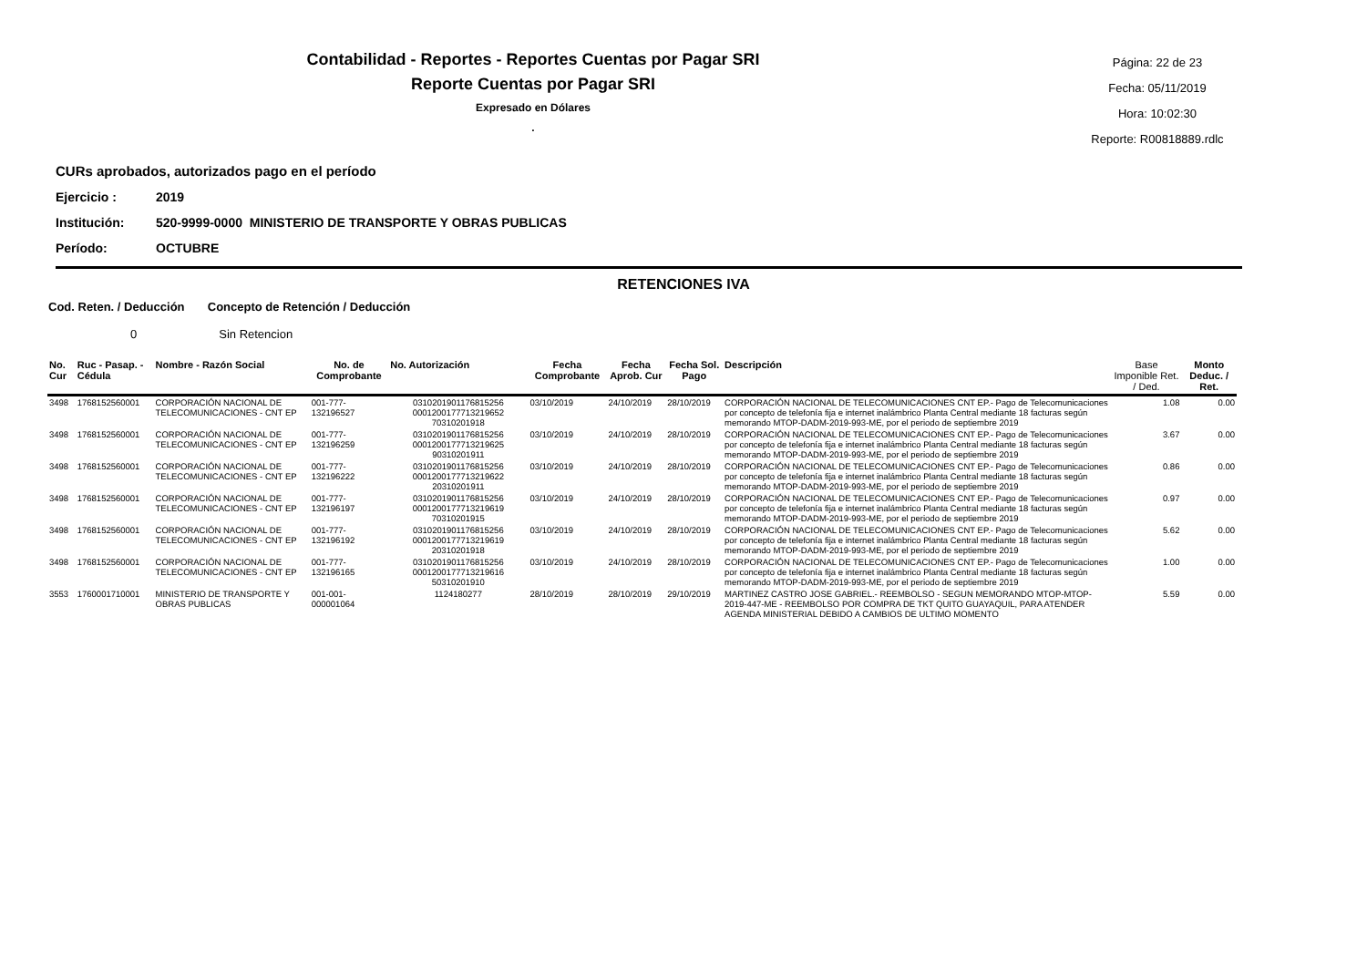Contabilidad - Reportes - Reportes Cuentas por Pagar SRI
Reporte Cuentas por Pagar SRI
Expresado en Dólares
.
Página: 22 de 23
Fecha: 05/11/2019
Hora: 10:02:30
Reporte: R00818889.rdlc
CURs aprobados, autorizados pago en el período
Ejercicio : 2019
Institución: 520-9999-0000 MINISTERIO DE TRANSPORTE Y OBRAS PUBLICAS
Período: OCTUBRE
RETENCIONES IVA
Cod. Reten. / Deducción Concepto de Retención / Deducción
0 Sin Retencion
| No. Cur | Ruc - Pasap. - Cédula | Nombre - Razón Social | No. de Comprobante | No. Autorización | Fecha Comprobante | Fecha Aprob. Cur | Fecha Sol. Pago | Descripción | Base Imponible Ret. / Ded. | Monto Deduc. / Ret. |
| --- | --- | --- | --- | --- | --- | --- | --- | --- | --- | --- |
| 3498 | 1768152560001 | CORPORACIÓN NACIONAL DE TELECOMUNICACIONES - CNT EP | 001-777-132196527 | 0310201901176815256 0001200177713219652 70310201918 | 03/10/2019 | 24/10/2019 | 28/10/2019 | CORPORACIÓN NACIONAL DE TELECOMUNICACIONES CNT EP.- Pago de Telecomunicaciones por concepto de telefonía fija e internet inalámbrico Planta Central mediante 18 facturas según memorando MTOP-DADM-2019-993-ME, por el periodo de septiembre 2019 | 1.08 | 0.00 |
| 3498 | 1768152560001 | CORPORACIÓN NACIONAL DE TELECOMUNICACIONES - CNT EP | 001-777-132196259 | 0310201901176815256 0001200177713219625 90310201911 | 03/10/2019 | 24/10/2019 | 28/10/2019 | CORPORACIÓN NACIONAL DE TELECOMUNICACIONES CNT EP.- Pago de Telecomunicaciones por concepto de telefonía fija e internet inalámbrico Planta Central mediante 18 facturas según memorando MTOP-DADM-2019-993-ME, por el periodo de septiembre 2019 | 3.67 | 0.00 |
| 3498 | 1768152560001 | CORPORACIÓN NACIONAL DE TELECOMUNICACIONES - CNT EP | 001-777-132196222 | 0310201901176815256 0001200177713219622 20310201911 | 03/10/2019 | 24/10/2019 | 28/10/2019 | CORPORACIÓN NACIONAL DE TELECOMUNICACIONES CNT EP.- Pago de Telecomunicaciones por concepto de telefonía fija e internet inalámbrico Planta Central mediante 18 facturas según memorando MTOP-DADM-2019-993-ME, por el periodo de septiembre 2019 | 0.86 | 0.00 |
| 3498 | 1768152560001 | CORPORACIÓN NACIONAL DE TELECOMUNICACIONES - CNT EP | 001-777-132196197 | 0310201901176815256 0001200177713219619 70310201915 | 03/10/2019 | 24/10/2019 | 28/10/2019 | CORPORACIÓN NACIONAL DE TELECOMUNICACIONES CNT EP.- Pago de Telecomunicaciones por concepto de telefonía fija e internet inalámbrico Planta Central mediante 18 facturas según memorando MTOP-DADM-2019-993-ME, por el periodo de septiembre 2019 | 0.97 | 0.00 |
| 3498 | 1768152560001 | CORPORACIÓN NACIONAL DE TELECOMUNICACIONES - CNT EP | 001-777-132196192 | 0310201901176815256 0001200177713219619 20310201918 | 03/10/2019 | 24/10/2019 | 28/10/2019 | CORPORACIÓN NACIONAL DE TELECOMUNICACIONES CNT EP.- Pago de Telecomunicaciones por concepto de telefonía fija e internet inalámbrico Planta Central mediante 18 facturas según memorando MTOP-DADM-2019-993-ME, por el periodo de septiembre 2019 | 5.62 | 0.00 |
| 3498 | 1768152560001 | CORPORACIÓN NACIONAL DE TELECOMUNICACIONES - CNT EP | 001-777-132196165 | 0310201901176815256 0001200177713219616 50310201910 | 03/10/2019 | 24/10/2019 | 28/10/2019 | CORPORACIÓN NACIONAL DE TELECOMUNICACIONES CNT EP.- Pago de Telecomunicaciones por concepto de telefonía fija e internet inalámbrico Planta Central mediante 18 facturas según memorando MTOP-DADM-2019-993-ME, por el periodo de septiembre 2019 | 1.00 | 0.00 |
| 3553 | 1760001710001 | MINISTERIO DE TRANSPORTE Y OBRAS PUBLICAS | 001-001-000001064 | 1124180277 | 28/10/2019 | 28/10/2019 | 29/10/2019 | MARTINEZ CASTRO JOSE GABRIEL.- REEMBOLSO - SEGUN MEMORANDO MTOP-MTOP-2019-447-ME - REEMBOLSO POR COMPRA DE TKT QUITO GUAYAQUIL, PARA ATENDER AGENDA MINISTERIAL DEBIDO A CAMBIOS DE ULTIMO MOMENTO | 5.59 | 0.00 |